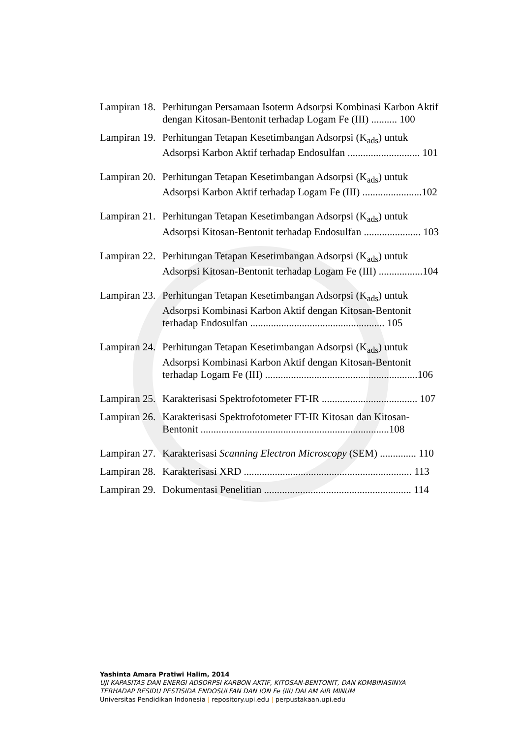Lampiran 18. Perhitungan Persamaan Isoterm Adsorpsi Kombinasi Karbon Aktif dengan Kitosan-Bentonit terhadap Logam Fe (III) .......... 100
Lampiran 19. Perhitungan Tetapan Kesetimbangan Adsorpsi (K<sub>ads</sub>) untuk Adsorpsi Karbon Aktif terhadap Endosulfan ............................ 101
Lampiran 20. Perhitungan Tetapan Kesetimbangan Adsorpsi (K<sub>ads</sub>) untuk Adsorpsi Karbon Aktif terhadap Logam Fe (III) .......................102
Lampiran 21. Perhitungan Tetapan Kesetimbangan Adsorpsi (K<sub>ads</sub>) untuk Adsorpsi Kitosan-Bentonit terhadap Endosulfan ...................... 103
Lampiran 22. Perhitungan Tetapan Kesetimbangan Adsorpsi (K<sub>ads</sub>) untuk Adsorpsi Kitosan-Bentonit terhadap Logam Fe (III) .................104
Lampiran 23. Perhitungan Tetapan Kesetimbangan Adsorpsi (K<sub>ads</sub>) untuk Adsorpsi Kombinasi Karbon Aktif dengan Kitosan-Bentonit terhadap Endosulfan .................................................... 105
Lampiran 24. Perhitungan Tetapan Kesetimbangan Adsorpsi (K<sub>ads</sub>) untuk Adsorpsi Kombinasi Karbon Aktif dengan Kitosan-Bentonit terhadap Logam Fe (III) ...........................................................106
Lampiran 25. Karakterisasi Spektrofotometer FT-IR ..................................... 107
Lampiran 26. Karakterisasi Spektrofotometer FT-IR Kitosan dan Kitosan-Bentonit .........................................................................108
Lampiran 27. Karakterisasi Scanning Electron Microscopy (SEM) .............. 110
Lampiran 28. Karakterisasi XRD ................................................................. 113
Lampiran 29. Dokumentasi Penelitian ......................................................... 114
Yashinta Amara Pratiwi Halim, 2014
UJI KAPASITAS DAN ENERGI ADSORPSI KARBON AKTIF, KITOSAN-BENTONIT, DAN KOMBINASINYA
TERHADAP RESIDU PESTISIDA ENDOSULFAN DAN ION Fe (III) DALAM AIR MINUM
Universitas Pendidikan Indonesia | repository.upi.edu | perpustakaan.upi.edu